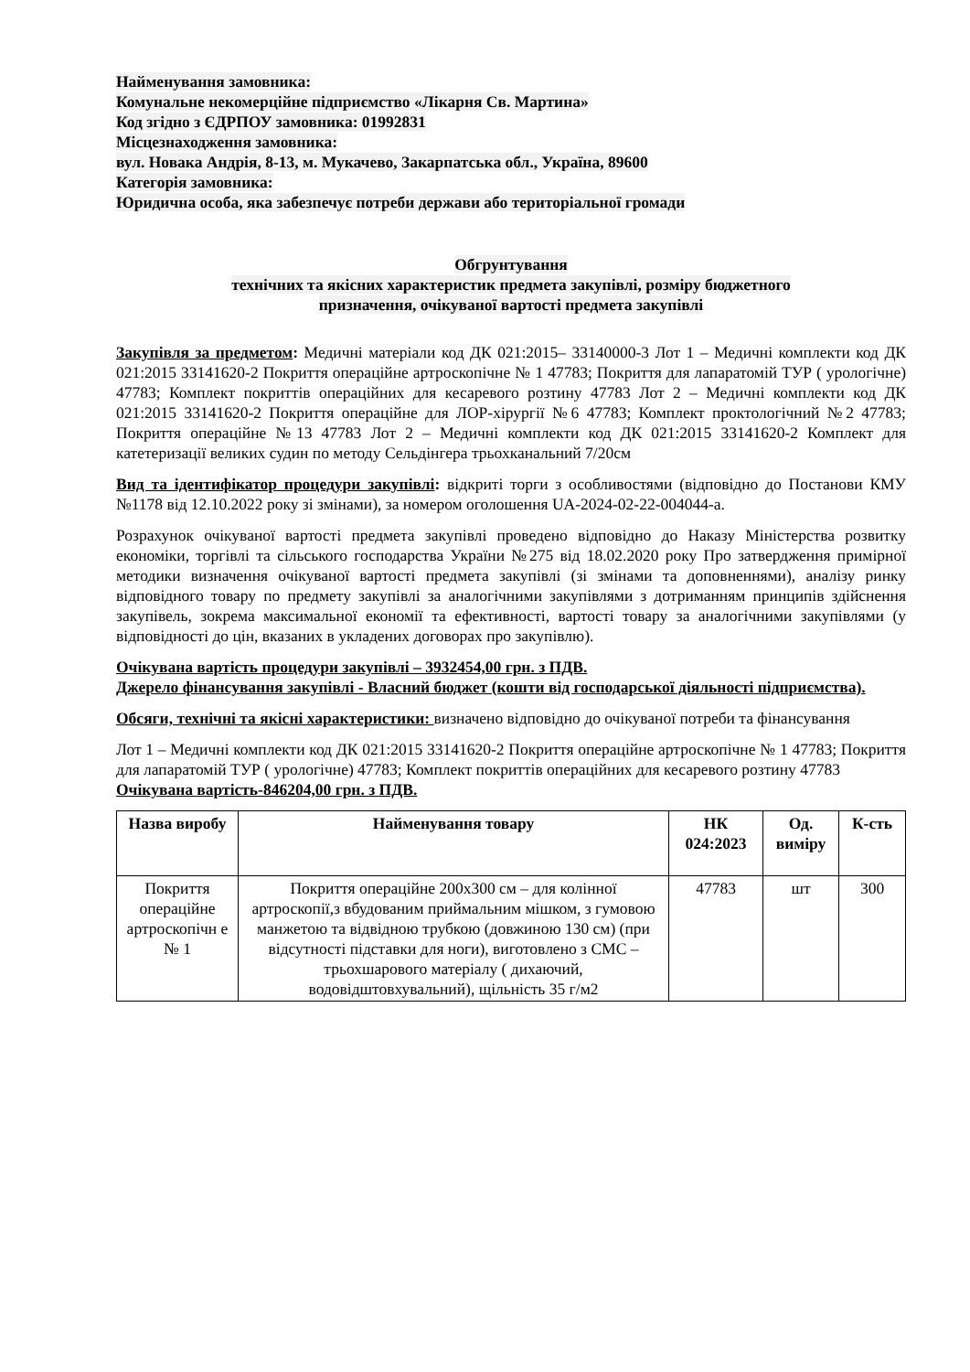Найменування замовника:
Комунальне некомерційне підприємство «Лікарня Св. Мартина»
Код згідно з ЄДРПОУ замовника: 01992831
Місцезнаходження замовника:
вул. Новака Андрія, 8-13, м. Мукачево, Закарпатська обл., Україна, 89600
Категорія замовника:
Юридична особа, яка забезпечує потреби держави або територіальної громади
Обгрунтування
технічних та якісних характеристик предмета закупівлі, розміру бюджетного
призначення, очікуваної вартості предмета закупівлі
Закупівля за предметом: Медичні матеріали код ДК 021:2015– 33140000-3 Лот 1 – Медичні комплекти код ДК 021:2015 33141620-2 Покриття операційне артроскопічне № 1 47783; Покриття для лапаратомій ТУР ( урологічне) 47783; Комплект покриттів операційних для кесаревого розтину 47783 Лот 2 – Медичні комплекти код ДК 021:2015 33141620-2 Покриття операційне для ЛОР-хірургії №6 47783; Комплект проктологічний №2 47783; Покриття операційне №13 47783 Лот 2 – Медичні комплекти код ДК 021:2015 33141620-2 Комплект для катетеризації великих судин по методу Сельдінгера трьохканальний 7/20см
Вид та ідентифікатор процедури закупівлі: відкриті торги з особливостями (відповідно до Постанови КМУ №1178 від 12.10.2022 року зі змінами), за номером оголошення UA-2024-02-22-004044-a.
Розрахунок очікуваної вартості предмета закупівлі проведено відповідно до Наказу Міністерства розвитку економіки, торгівлі та сільського господарства України №275 від 18.02.2020 року Про затвердження примірної методики визначення очікуваної вартості предмета закупівлі (зі змінами та доповненнями), аналізу ринку відповідного товару по предмету закупівлі за аналогічними закупівлями з дотриманням принципів здійснення закупівель, зокрема максимальної економії та ефективності, вартості товару за аналогічними закупівлями (у відповідності до цін, вказаних в укладених договорах про закупівлю).
Очікувана вартість процедури закупівлі – 3932454,00 грн. з ПДВ.
Джерело фінансування закупівлі - Власний бюджет (кошти від господарської діяльності підприємства).
Обсяги, технічні та якісні характеристики: визначено відповідно до очікуваної потреби та фінансування
Лот 1 – Медичні комплекти код ДК 021:2015 33141620-2 Покриття операційне артроскопічне № 1 47783; Покриття для лапаратомій ТУР ( урологічне) 47783; Комплект покриттів операційних для кесаревого розтину 47783
Очікувана вартість-846204,00 грн. з ПДВ.
| Назва виробу | Найменування товару | НК 024:2023 | Од. виміру | К-сть |
| --- | --- | --- | --- | --- |
| Покриття операційне артроскопічн е № 1 | Покриття операційне 200х300 см – для колінної артроскопії,з вбудованим приймальним мішком, з гумовою манжетою та відвідною трубкою (довжиною 130 см) (при відсутності підставки для ноги), виготовлено з СМС – трьохшарового матеріалу ( дихаючий, водовідштовхувальний), щільність 35 г/м2 | 47783 | шт | 300 |